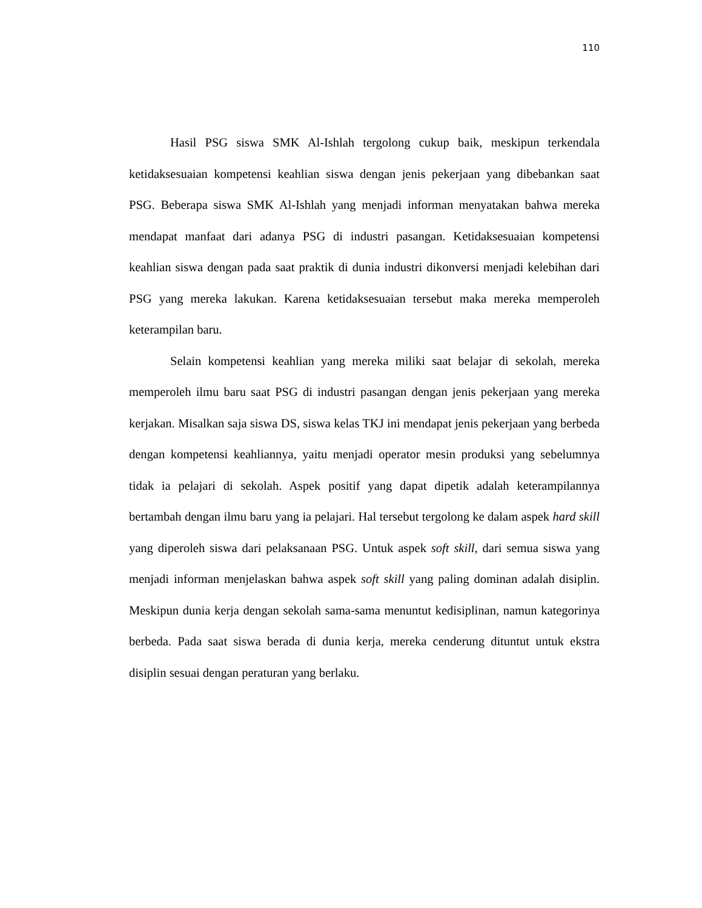110
Hasil PSG siswa SMK Al-Ishlah tergolong cukup baik, meskipun terkendala ketidaksesuaian kompetensi keahlian siswa dengan jenis pekerjaan yang dibebankan saat PSG. Beberapa siswa SMK Al-Ishlah yang menjadi informan menyatakan bahwa mereka mendapat manfaat dari adanya PSG di industri pasangan. Ketidaksesuaian kompetensi keahlian siswa dengan pada saat praktik di dunia industri dikonversi menjadi kelebihan dari PSG yang mereka lakukan. Karena ketidaksesuaian tersebut maka mereka memperoleh keterampilan baru.
Selain kompetensi keahlian yang mereka miliki saat belajar di sekolah, mereka memperoleh ilmu baru saat PSG di industri pasangan dengan jenis pekerjaan yang mereka kerjakan. Misalkan saja siswa DS, siswa kelas TKJ ini mendapat jenis pekerjaan yang berbeda dengan kompetensi keahliannya, yaitu menjadi operator mesin produksi yang sebelumnya tidak ia pelajari di sekolah. Aspek positif yang dapat dipetik adalah keterampilannya bertambah dengan ilmu baru yang ia pelajari. Hal tersebut tergolong ke dalam aspek hard skill yang diperoleh siswa dari pelaksanaan PSG. Untuk aspek soft skill, dari semua siswa yang menjadi informan menjelaskan bahwa aspek soft skill yang paling dominan adalah disiplin. Meskipun dunia kerja dengan sekolah sama-sama menuntut kedisiplinan, namun kategorinya berbeda. Pada saat siswa berada di dunia kerja, mereka cenderung dituntut untuk ekstra disiplin sesuai dengan peraturan yang berlaku.